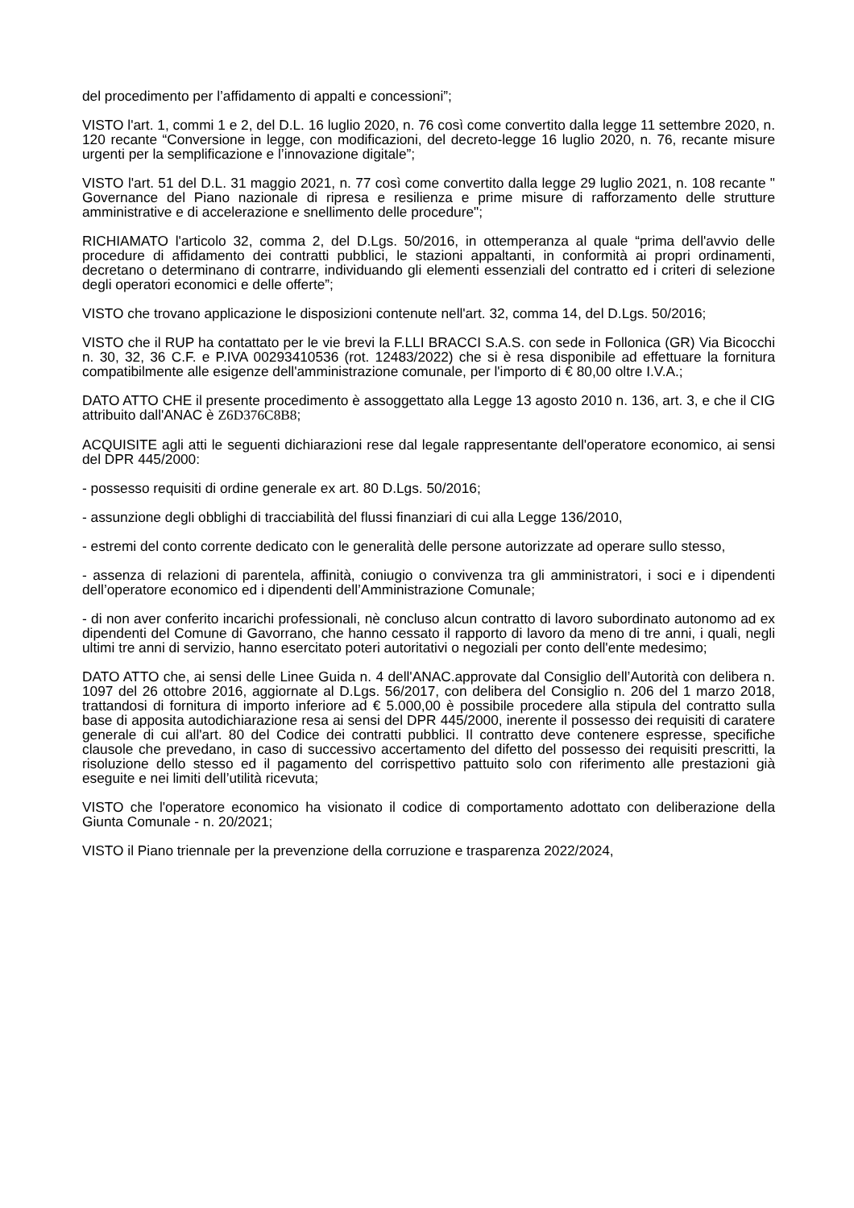del procedimento per l’affidamento di appalti e concessioni”;
VISTO l'art. 1, commi 1 e 2, del D.L. 16 luglio 2020, n. 76 così come convertito dalla legge 11 settembre 2020, n. 120 recante “Conversione in legge, con modificazioni, del decreto-legge 16 luglio 2020, n. 76, recante misure urgenti per la semplificazione e l’innovazione digitale”;
VISTO l'art. 51 del D.L. 31 maggio 2021, n. 77 così come convertito dalla legge 29 luglio 2021, n. 108 recante " Governance del Piano nazionale di ripresa e resilienza e prime misure di rafforzamento delle strutture amministrative e di accelerazione e snellimento delle procedure";
RICHIAMATO l'articolo 32, comma 2, del D.Lgs. 50/2016, in ottemperanza al quale “prima dell'avvio delle procedure di affidamento dei contratti pubblici, le stazioni appaltanti, in conformità ai propri ordinamenti, decretano o determinano di contrarre, individuando gli elementi essenziali del contratto ed i criteri di selezione degli operatori economici e delle offerte”;
VISTO che trovano applicazione le disposizioni contenute nell'art. 32, comma 14, del D.Lgs. 50/2016;
VISTO che il RUP ha contattato per le vie brevi la F.LLI BRACCI S.A.S. con sede in Follonica (GR) Via Bicocchi n. 30, 32, 36 C.F. e P.IVA 00293410536 (rot. 12483/2022) che si è resa disponibile ad effettuare la fornitura compatibilmente alle esigenze dell'amministrazione comunale, per l'importo di € 80,00 oltre I.V.A.;
DATO ATTO CHE il presente procedimento è assoggettato alla Legge 13 agosto 2010 n. 136, art. 3, e che il CIG attribuito dall'ANAC è Z6D376C8B8;
ACQUISITE agli atti le seguenti dichiarazioni rese dal legale rappresentante dell'operatore economico, ai sensi del DPR 445/2000:
- possesso requisiti di ordine generale ex art. 80 D.Lgs. 50/2016;
- assunzione degli obblighi di tracciabilità del flussi finanziari di cui alla Legge 136/2010,
- estremi del conto corrente dedicato con le generalità delle persone autorizzate ad operare sullo stesso,
- assenza di relazioni di parentela, affinità, coniugio o convivenza tra gli amministratori, i soci e i dipendenti dell’operatore economico ed i dipendenti dell’Amministrazione Comunale;
- di non aver conferito incarichi professionali, nè concluso alcun contratto di lavoro subordinato autonomo ad ex dipendenti del Comune di Gavorrano, che hanno cessato il rapporto di lavoro da meno di tre anni, i quali, negli ultimi tre anni di servizio, hanno esercitato poteri autoritativi o negoziali per conto dell'ente medesimo;
DATO ATTO che, ai sensi delle Linee Guida n. 4 dell'ANAC.approvate dal Consiglio dell’Autorità con delibera n. 1097 del 26 ottobre 2016, aggiornate al D.Lgs. 56/2017, con delibera del Consiglio n. 206 del 1 marzo 2018, trattandosi di fornitura di importo inferiore ad € 5.000,00 è possibile procedere alla stipula del contratto sulla base di apposita autodichiarazione resa ai sensi del DPR 445/2000, inerente il possesso dei requisiti di caratere generale di cui all'art. 80 del Codice dei contratti pubblici. Il contratto deve contenere espresse, specifiche clausole che prevedano, in caso di successivo accertamento del difetto del possesso dei requisiti prescritti, la risoluzione dello stesso ed il pagamento del corrispettivo pattuito solo con riferimento alle prestazioni già eseguite e nei limiti dell’utilità ricevuta;
VISTO che l'operatore economico ha visionato il codice di comportamento adottato con deliberazione della Giunta Comunale - n. 20/2021;
VISTO il Piano triennale per la prevenzione della corruzione e trasparenza 2022/2024,